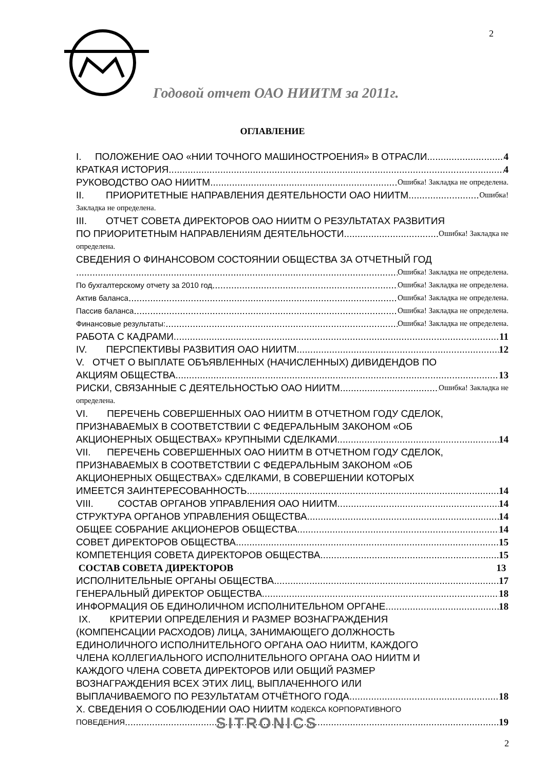2
Годовой отчет ОАО НИИТМ за 2011г.
ОГЛАВЛЕНИЕ
I. ПОЛОЖЕНИЕ ОАО «НИИ ТОЧНОГО МАШИНОСТРОЕНИЯ» В ОТРАСЛИ 4
КРАТКАЯ ИСТОРИЯ 4
РУКОВОДСТВО ОАО НИИТМ Ошибка! Закладка не определена.
II. ПРИОРИТЕТНЫЕ НАПРАВЛЕНИЯ ДЕЯТЕЛЬНОСТИ ОАО НИИТМ Ошибка!
Закладка не определена.
III. ОТЧЕТ СОВЕТА ДИРЕКТОРОВ ОАО НИИТМ О РЕЗУЛЬТАТАХ РАЗВИТИЯ
ПО ПРИОРИТЕТНЫМ НАПРАВЛЕНИЯМ ДЕЯТЕЛЬНОСТИ Ошибка! Закладка не
определена.
СВЕДЕНИЯ О ФИНАНСОВОМ СОСТОЯНИИ ОБЩЕСТВА ЗА ОТЧЕТНЫЙ ГОД
Ошибка! Закладка не определена.
По бухгалтерскому отчету за 2010 год Ошибка! Закладка не определена.
Актив баланса Ошибка! Закладка не определена.
Пассив баланса Ошибка! Закладка не определена.
Финансовые результаты: Ошибка! Закладка не определена.
РАБОТА С КАДРАМИ 11
IV. ПЕРСПЕКТИВЫ РАЗВИТИЯ ОАО НИИТМ 12
V. ОТЧЕТ О ВЫПЛАТЕ ОБЪЯВЛЕННЫХ (НАЧИСЛЕННЫХ) ДИВИДЕНДОВ ПО
АКЦИЯМ ОБЩЕСТВА 13
РИСКИ, СВЯЗАННЫЕ С ДЕЯТЕЛЬНОСТЬЮ ОАО НИИТМ Ошибка! Закладка не
определена.
VI. ПЕРЕЧЕНЬ СОВЕРШЕННЫХ ОАО НИИТМ В ОТЧЕТНОМ ГОДУ СДЕЛОК,
ПРИЗНАВАЕМЫХ В СООТВЕТСТВИИ С ФЕДЕРАЛЬНЫМ ЗАКОНОМ «ОБ
АКЦИОНЕРНЫХ ОБЩЕСТВАХ» КРУПНЫМИ СДЕЛКАМИ 14
VII. ПЕРЕЧЕНЬ СОВЕРШЕННЫХ ОАО НИИТМ В ОТЧЕТНОМ ГОДУ СДЕЛОК,
ПРИЗНАВАЕМЫХ В СООТВЕТСТВИИ С ФЕДЕРАЛЬНЫМ ЗАКОНОМ «ОБ
АКЦИОНЕРНЫХ ОБЩЕСТВАХ» СДЕЛКАМИ, В СОВЕРШЕНИИ КОТОРЫХ
ИМЕЕТСЯ ЗАИНТЕРЕСОВАННОСТЬ 14
VIII. СОСТАВ ОРГАНОВ УПРАВЛЕНИЯ ОАО НИИТМ 14
СТРУКТУРА ОРГАНОВ УПРАВЛЕНИЯ ОБЩЕСТВА 14
ОБЩЕЕ СОБРАНИЕ АКЦИОНЕРОВ ОБЩЕСТВА 14
СОВЕТ ДИРЕКТОРОВ ОБЩЕСТВА 15
КОМПЕТЕНЦИЯ СОВЕТА ДИРЕКТОРОВ ОБЩЕСТВА 15
СОСТАВ СОВЕТА ДИРЕКТОРОВ 13
ИСПОЛНИТЕЛЬНЫЕ ОРГАНЫ ОБЩЕСТВА 17
ГЕНЕРАЛЬНЫЙ ДИРЕКТОР ОБЩЕСТВА 18
ИНФОРМАЦИЯ ОБ ЕДИНОЛИЧНОМ ИСПОЛНИТЕЛЬНОМ ОРГАНЕ 18
IX. КРИТЕРИИ ОПРЕДЕЛЕНИЯ И РАЗМЕР ВОЗНАГРАЖДЕНИЯ
(КОМПЕНСАЦИИ РАСХОДОВ) ЛИЦА, ЗАНИМАЮЩЕГО ДОЛЖНОСТЬ
ЕДИНОЛИЧНОГО ИСПОЛНИТЕЛЬНОГО ОРГАНА ОАО НИИТМ, КАЖДОГО
ЧЛЕНА КОЛЛЕГИАЛЬНОГО ИСПОЛНИТЕЛЬНОГО ОРГАНА ОАО НИИТМ И
КАЖДОГО ЧЛЕНА СОВЕТА ДИРЕКТОРОВ ИЛИ ОБЩИЙ РАЗМЕР
ВОЗНАГРАЖДЕНИЯ ВСЕХ ЭТИХ ЛИЦ, ВЫПЛАЧЕННОГО ИЛИ
ВЫПЛАЧИВАЕМОГО ПО РЕЗУЛЬТАТАМ ОТЧЁТНОГО ГОДА 18
X. СВЕДЕНИЯ О СОБЛЮДЕНИИ ОАО НИИТМ КОДЕКСА КОРПОРАТИВНОГО
ПОВЕДЕНИЯ 19
SITRONICS
2